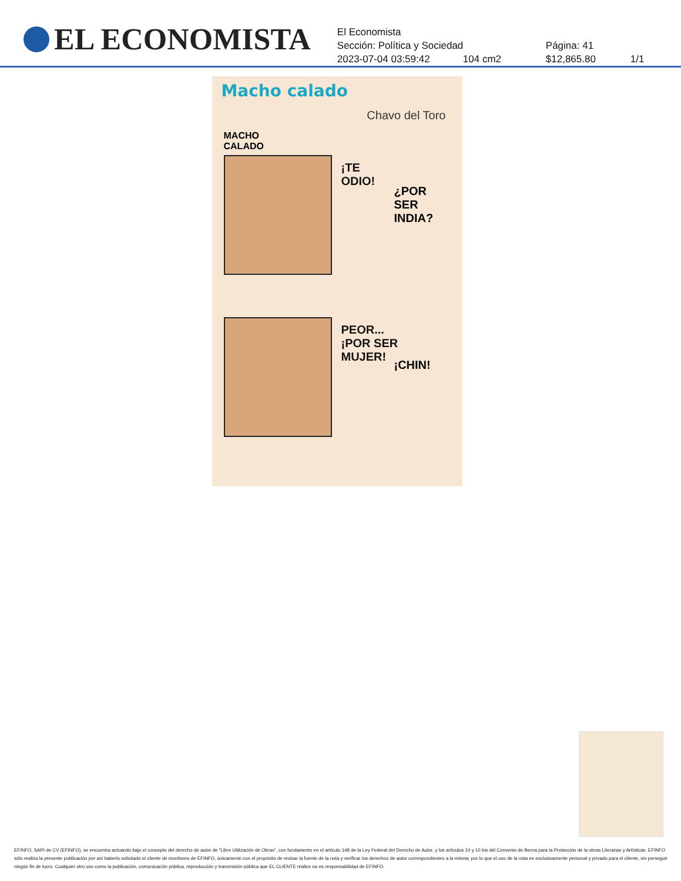EL ECONOMISTA
El Economista
Sección: Política y Sociedad Página: 41
2023-07-04 03:59:42 104 cm2 $12,865.80 1/1
Macho calado
Chavo del Toro
MACHO
CALADO
¡TE
ODIO!
¿POR SER
INDIA?
PEOR...
¡POR SER
MUJER!
¡CHIN!
EFINFO, SAPI de CV (EFINFO), se encuentra actuando bajo el concepto del derecho de autor de “Libre Utilización de Obras”, con fundamento en el artículo 148 de la Ley Federal del Derecho de Autor, y los artículos 10 y 10 bis del Convenio de Berna para la Protección de la obras Literarias y Artísticas. EFINFO sólo realiza la presente publicación por así haberlo solicitado el cliente de monitoreo de EFINFO, únicamente con el propósito de revisar la fuente de la nota y verificar los derechos de autor correspondientes a la misma; por lo que el uso de la nota es exclusivamente personal y privado para el cliente, sin perseguir ningún fin de lucro. Cualquier otro uso como la publicación, comunicación pública, reproducción y transmisión pública que EL CLIENTE realice no es responsabilidad de EFINFO.